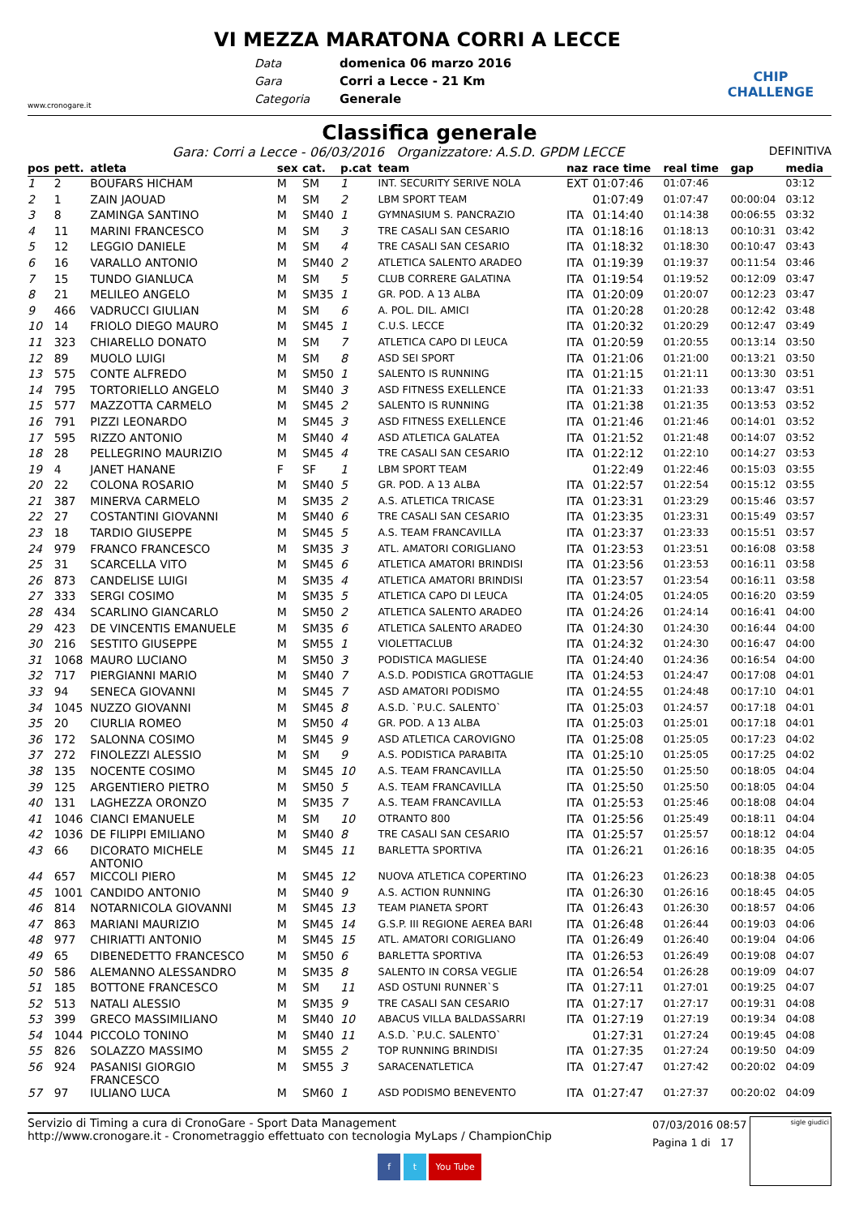www.cronogare.it
VI MEZZA MARATONA CORRI A LECCE
Data domenica 06 marzo 2016 Gara Corri a Lecce - 21 Km Categoria Generale
CHIP CHALLENGE
Classifica generale
Gara: Corri a Lecce - 06/03/2016 Organizzatore: A.S.D. GPDM LECCE DEFINITIVA
| pos | pett. | atleta | sex | cat. | p.cat | team | naz | race time | real time | gap | media |
| --- | --- | --- | --- | --- | --- | --- | --- | --- | --- | --- | --- |
| 1 | 2 | BOUFARS HICHAM | M | SM | 1 | INT. SECURITY SERIVE NOLA | EXT | 01:07:46 | 01:07:46 | | 03:12 |
| 2 | 1 | ZAIN JAOUAD | M | SM | 2 | LBM SPORT TEAM | | 01:07:49 | 01:07:47 | 00:00:04 | 03:12 |
| 3 | 8 | ZAMINGA SANTINO | M | SM40 | 1 | GYMNASIUM S. PANCRAZIO | ITA | 01:14:40 | 01:14:38 | 00:06:55 | 03:32 |
| 4 | 11 | MARINI FRANCESCO | M | SM | 3 | TRE CASALI SAN CESARIO | ITA | 01:18:16 | 01:18:13 | 00:10:31 | 03:42 |
| 5 | 12 | LEGGIO DANIELE | M | SM | 4 | TRE CASALI SAN CESARIO | ITA | 01:18:32 | 01:18:30 | 00:10:47 | 03:43 |
| 6 | 16 | VARALLO ANTONIO | M | SM40 | 2 | ATLETICA SALENTO ARADEO | ITA | 01:19:39 | 01:19:37 | 00:11:54 | 03:46 |
| 7 | 15 | TUNDO GIANLUCA | M | SM | 5 | CLUB CORRERE GALATINA | ITA | 01:19:54 | 01:19:52 | 00:12:09 | 03:47 |
| 8 | 21 | MELILEO ANGELO | M | SM35 | 1 | GR. POD. A 13 ALBA | ITA | 01:20:09 | 01:20:07 | 00:12:23 | 03:47 |
| 9 | 466 | VADRUCCI GIULIAN | M | SM | 6 | A. POL. DIL. AMICI | ITA | 01:20:28 | 01:20:28 | 00:12:42 | 03:48 |
| 10 | 14 | FRIOLO DIEGO MAURO | M | SM45 | 1 | C.U.S. LECCE | ITA | 01:20:32 | 01:20:29 | 00:12:47 | 03:49 |
| 11 | 323 | CHIARELLO DONATO | M | SM | 7 | ATLETICA CAPO DI LEUCA | ITA | 01:20:59 | 01:20:55 | 00:13:14 | 03:50 |
| 12 | 89 | MUOLO LUIGI | M | SM | 8 | ASD SEI SPORT | ITA | 01:21:06 | 01:21:00 | 00:13:21 | 03:50 |
| 13 | 575 | CONTE ALFREDO | M | SM50 | 1 | SALENTO IS RUNNING | ITA | 01:21:15 | 01:21:11 | 00:13:30 | 03:51 |
| 14 | 795 | TORTORIELLO ANGELO | M | SM40 | 3 | ASD FITNESS EXELLENCE | ITA | 01:21:33 | 01:21:33 | 00:13:47 | 03:51 |
| 15 | 577 | MAZZOTTA CARMELO | M | SM45 | 2 | SALENTO IS RUNNING | ITA | 01:21:38 | 01:21:35 | 00:13:53 | 03:52 |
| 16 | 791 | PIZZI LEONARDO | M | SM45 | 3 | ASD FITNESS EXELLENCE | ITA | 01:21:46 | 01:21:46 | 00:14:01 | 03:52 |
| 17 | 595 | RIZZO ANTONIO | M | SM40 | 4 | ASD ATLETICA GALATEA | ITA | 01:21:52 | 01:21:48 | 00:14:07 | 03:52 |
| 18 | 28 | PELLEGRINO MAURIZIO | M | SM45 | 4 | TRE CASALI SAN CESARIO | ITA | 01:22:12 | 01:22:10 | 00:14:27 | 03:53 |
| 19 | 4 | JANET HANANE | F | SF | 1 | LBM SPORT TEAM | | 01:22:49 | 01:22:46 | 00:15:03 | 03:55 |
| 20 | 22 | COLONA ROSARIO | M | SM40 | 5 | GR. POD. A 13 ALBA | ITA | 01:22:57 | 01:22:54 | 00:15:12 | 03:55 |
| 21 | 387 | MINERVA CARMELO | M | SM35 | 2 | A.S. ATLETICA TRICASE | ITA | 01:23:31 | 01:23:29 | 00:15:46 | 03:57 |
| 22 | 27 | COSTANTINI GIOVANNI | M | SM40 | 6 | TRE CASALI SAN CESARIO | ITA | 01:23:35 | 01:23:31 | 00:15:49 | 03:57 |
| 23 | 18 | TARDIO GIUSEPPE | M | SM45 | 5 | A.S. TEAM FRANCAVILLA | ITA | 01:23:37 | 01:23:33 | 00:15:51 | 03:57 |
| 24 | 979 | FRANCO FRANCESCO | M | SM35 | 3 | ATL. AMATORI CORIGLIANO | ITA | 01:23:53 | 01:23:51 | 00:16:08 | 03:58 |
| 25 | 31 | SCARCELLA VITO | M | SM45 | 6 | ATLETICA AMATORI BRINDISI | ITA | 01:23:56 | 01:23:53 | 00:16:11 | 03:58 |
| 26 | 873 | CANDELISE LUIGI | M | SM35 | 4 | ATLETICA AMATORI BRINDISI | ITA | 01:23:57 | 01:23:54 | 00:16:11 | 03:58 |
| 27 | 333 | SERGI COSIMO | M | SM35 | 5 | ATLETICA CAPO DI LEUCA | ITA | 01:24:05 | 01:24:05 | 00:16:20 | 03:59 |
| 28 | 434 | SCARLINO GIANCARLO | M | SM50 | 2 | ATLETICA SALENTO ARADEO | ITA | 01:24:26 | 01:24:14 | 00:16:41 | 04:00 |
| 29 | 423 | DE VINCENTIS EMANUELE | M | SM35 | 6 | ATLETICA SALENTO ARADEO | ITA | 01:24:30 | 01:24:30 | 00:16:44 | 04:00 |
| 30 | 216 | SESTITO GIUSEPPE | M | SM55 | 1 | VIOLETTACLUB | ITA | 01:24:32 | 01:24:30 | 00:16:47 | 04:00 |
| 31 | 1068 | MAURO LUCIANO | M | SM50 | 3 | PODISTICA MAGLIESE | ITA | 01:24:40 | 01:24:36 | 00:16:54 | 04:00 |
| 32 | 717 | PIERGIANNI MARIO | M | SM40 | 7 | A.S.D. PODISTICA GROTTAGLIE | ITA | 01:24:53 | 01:24:47 | 00:17:08 | 04:01 |
| 33 | 94 | SENECA GIOVANNI | M | SM45 | 7 | ASD AMATORI PODISMO | ITA | 01:24:55 | 01:24:48 | 00:17:10 | 04:01 |
| 34 | 1045 | NUZZO GIOVANNI | M | SM45 | 8 | A.S.D. `P.U.C. SALENTO` | ITA | 01:25:03 | 01:24:57 | 00:17:18 | 04:01 |
| 35 | 20 | CIURLIA ROMEO | M | SM50 | 4 | GR. POD. A 13 ALBA | ITA | 01:25:03 | 01:25:01 | 00:17:18 | 04:01 |
| 36 | 172 | SALONNA COSIMO | M | SM45 | 9 | ASD ATLETICA CAROVIGNO | ITA | 01:25:08 | 01:25:05 | 00:17:23 | 04:02 |
| 37 | 272 | FINOLEZZI ALESSIO | M | SM | 9 | A.S. PODISTICA PARABITA | ITA | 01:25:10 | 01:25:05 | 00:17:25 | 04:02 |
| 38 | 135 | NOCENTE COSIMO | M | SM45 | 10 | A.S. TEAM FRANCAVILLA | ITA | 01:25:50 | 01:25:50 | 00:18:05 | 04:04 |
| 39 | 125 | ARGENTIERO PIETRO | M | SM50 | 5 | A.S. TEAM FRANCAVILLA | ITA | 01:25:50 | 01:25:50 | 00:18:05 | 04:04 |
| 40 | 131 | LAGHEZZA ORONZO | M | SM35 | 7 | A.S. TEAM FRANCAVILLA | ITA | 01:25:53 | 01:25:46 | 00:18:08 | 04:04 |
| 41 | 1046 | CIANCI EMANUELE | M | SM | 10 | OTRANTO 800 | ITA | 01:25:56 | 01:25:49 | 00:18:11 | 04:04 |
| 42 | 1036 | DE FILIPPI EMILIANO | M | SM40 | 8 | TRE CASALI SAN CESARIO | ITA | 01:25:57 | 01:25:57 | 00:18:12 | 04:04 |
| 43 | 66 | DICORATO MICHELE ANTONIO | M | SM45 | 11 | BARLETTA SPORTIVA | ITA | 01:26:21 | 01:26:16 | 00:18:35 | 04:05 |
| 44 | 657 | MICCOLI PIERO | M | SM45 | 12 | NUOVA ATLETICA COPERTINO | ITA | 01:26:23 | 01:26:23 | 00:18:38 | 04:05 |
| 45 | 1001 | CANDIDO ANTONIO | M | SM40 | 9 | A.S. ACTION RUNNING | ITA | 01:26:30 | 01:26:16 | 00:18:45 | 04:05 |
| 46 | 814 | NOTARNICOLA GIOVANNI | M | SM45 | 13 | TEAM PIANETA SPORT | ITA | 01:26:43 | 01:26:30 | 00:18:57 | 04:06 |
| 47 | 863 | MARIANI MAURIZIO | M | SM45 | 14 | G.S.P. III REGIONE AEREA BARI | ITA | 01:26:48 | 01:26:44 | 00:19:03 | 04:06 |
| 48 | 977 | CHIRIATTI ANTONIO | M | SM45 | 15 | ATL. AMATORI CORIGLIANO | ITA | 01:26:49 | 01:26:40 | 00:19:04 | 04:06 |
| 49 | 65 | DIBENEDETTO FRANCESCO | M | SM50 | 6 | BARLETTA SPORTIVA | ITA | 01:26:53 | 01:26:49 | 00:19:08 | 04:07 |
| 50 | 586 | ALEMANNO ALESSANDRO | M | SM35 | 8 | SALENTO IN CORSA VEGLIE | ITA | 01:26:54 | 01:26:28 | 00:19:09 | 04:07 |
| 51 | 185 | BOTTONE FRANCESCO | M | SM | 11 | ASD OSTUNI RUNNER`S | ITA | 01:27:11 | 01:27:01 | 00:19:25 | 04:07 |
| 52 | 513 | NATALI ALESSIO | M | SM35 | 9 | TRE CASALI SAN CESARIO | ITA | 01:27:17 | 01:27:17 | 00:19:31 | 04:08 |
| 53 | 399 | GRECO MASSIMILIANO | M | SM40 | 10 | ABACUS VILLA BALDASSARRI | ITA | 01:27:19 | 01:27:19 | 00:19:34 | 04:08 |
| 54 | 1044 | PICCOLO TONINO | M | SM40 | 11 | A.S.D. `P.U.C. SALENTO` | | 01:27:31 | 01:27:24 | 00:19:45 | 04:08 |
| 55 | 826 | SOLAZZO MASSIMO | M | SM55 | 2 | TOP RUNNING BRINDISI | ITA | 01:27:35 | 01:27:24 | 00:19:50 | 04:09 |
| 56 | 924 | PASANISI GIORGIO FRANCESCO | M | SM55 | 3 | SARACENATLETICA | ITA | 01:27:47 | 01:27:42 | 00:20:02 | 04:09 |
| 57 | 97 | IULIANO LUCA | M | SM60 | 1 | ASD PODISMO BENEVENTO | ITA | 01:27:47 | 01:27:37 | 00:20:02 | 04:09 |
Servizio di Timing a cura di CronoGare - Sport Data Management
http://www.cronogare.it - Cronometraggio effettuato con tecnologia MyLaps / ChampionChip
07/03/2016 08:57
Pagina 1 di 17
sigle giudici
f t You Tube